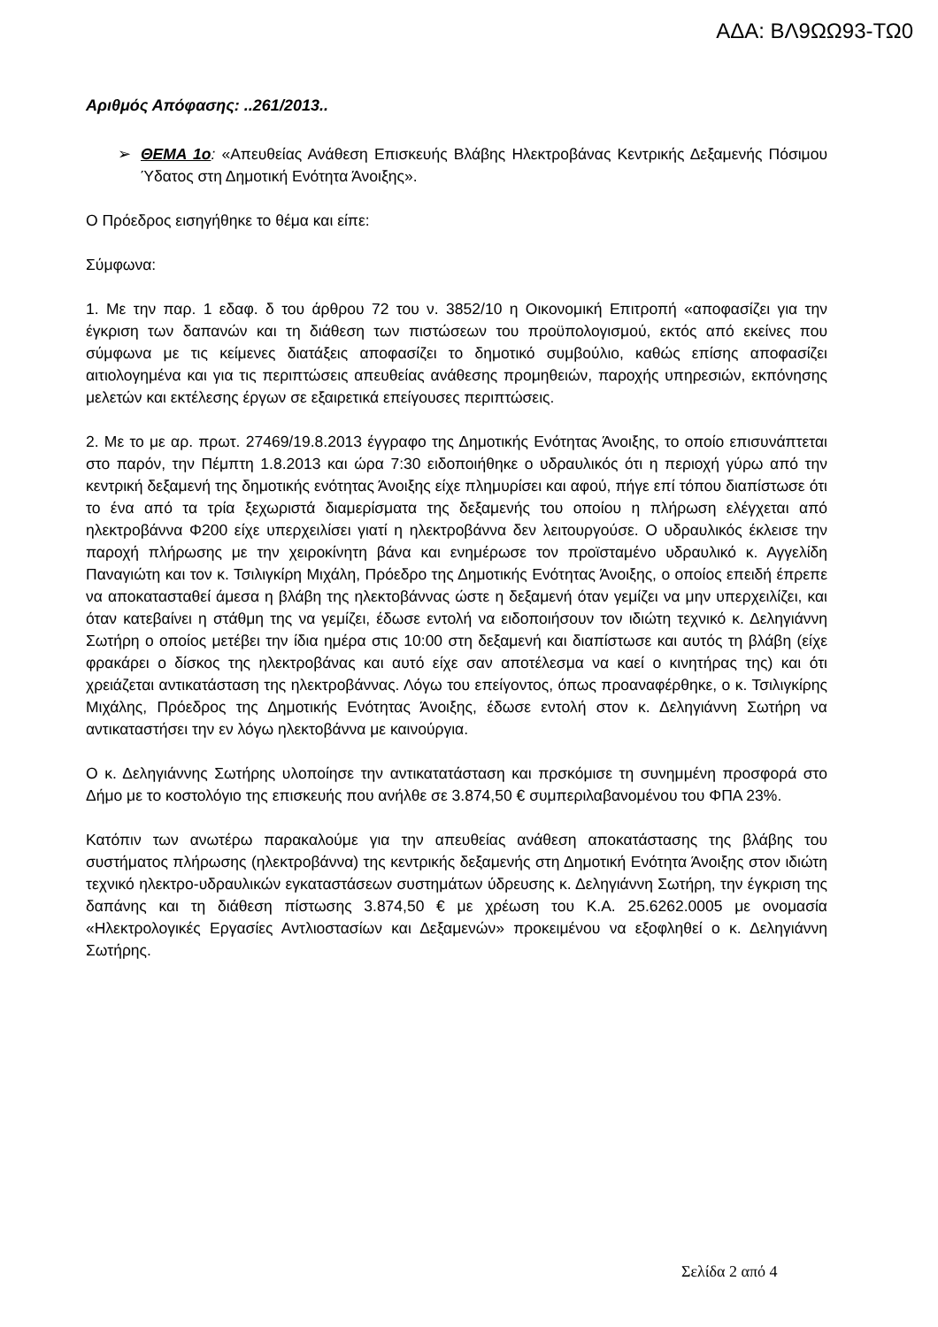ΑΔΑ: ΒΛ9ΩΩ93-ΤΩ0
Αριθμός Απόφασης: ..261/2013..
➢ ΘΕΜΑ 1ο: «Απευθείας Ανάθεση Επισκευής Βλάβης Ηλεκτροβάνας Κεντρικής Δεξαμενής Πόσιμου Ύδατος στη Δημοτική Ενότητα Άνοιξης».
Ο Πρόεδρος εισηγήθηκε το θέμα και είπε:
Σύμφωνα:
1. Με την παρ. 1 εδαφ. δ του άρθρου 72 του ν. 3852/10 η Οικονομική Επιτροπή «αποφασίζει για την έγκριση των δαπανών και τη διάθεση των πιστώσεων του προϋπολογισμού, εκτός από εκείνες που σύμφωνα με τις κείμενες διατάξεις αποφασίζει το δημοτικό συμβούλιο, καθώς επίσης αποφασίζει αιτιολογημένα και για τις περιπτώσεις απευθείας ανάθεσης προμηθειών, παροχής υπηρεσιών, εκπόνησης μελετών και εκτέλεσης έργων σε εξαιρετικά επείγουσες περιπτώσεις.
2. Με το με αρ. πρωτ. 27469/19.8.2013 έγγραφο της Δημοτικής Ενότητας Άνοιξης, το οποίο επισυνάπτεται στο παρόν, την Πέμπτη 1.8.2013 και ώρα 7:30 ειδοποιήθηκε ο υδραυλικός ότι η περιοχή γύρω από την κεντρική δεξαμενή της δημοτικής ενότητας Άνοιξης είχε πλημυρίσει και αφού, πήγε επί τόπου διαπίστωσε ότι το ένα από τα τρία ξεχωριστά διαμερίσματα της δεξαμενής του οποίου η πλήρωση ελέγχεται από ηλεκτροβάννα Φ200 είχε υπερχειλίσει γιατί η ηλεκτροβάννα δεν λειτουργούσε. Ο υδραυλικός έκλεισε την παροχή πλήρωσης με την χειροκίνητη βάνα και ενημέρωσε τον προϊσταμένο υδραυλικό κ. Αγγελίδη Παναγιώτη και τον κ. Τσιλιγκίρη Μιχάλη, Πρόεδρο της Δημοτικής Ενότητας Άνοιξης, ο οποίος επειδή έπρεπε να αποκατασταθεί άμεσα η βλάβη της ηλεκτοβάννας ώστε η δεξαμενή όταν γεμίζει να μην υπερχειλίζει, και όταν κατεβαίνει η στάθμη της να γεμίζει, έδωσε εντολή να ειδοποιήσουν τον ιδιώτη τεχνικό κ. Δεληγιάννη Σωτήρη ο οποίος μετέβει την ίδια ημέρα στις 10:00 στη δεξαμενή και διαπίστωσε και αυτός τη βλάβη (είχε φρακάρει ο δίσκος της ηλεκτροβάνας και αυτό είχε σαν αποτέλεσμα να καεί ο κινητήρας της) και ότι χρειάζεται αντικατάσταση της ηλεκτροβάννας. Λόγω του επείγοντος, όπως προαναφέρθηκε, ο κ. Τσιλιγκίρης Μιχάλης, Πρόεδρος της Δημοτικής Ενότητας Άνοιξης, έδωσε εντολή στον κ. Δεληγιάννη Σωτήρη να αντικαταστήσει την εν λόγω ηλεκτοβάννα με καινούργια.
Ο κ. Δεληγιάννης Σωτήρης υλοποίησε την αντικατατάσταση και πρσκόμισε τη συνημμένη προσφορά στο Δήμο με το κοστολόγιο της επισκευής που ανήλθε σε 3.874,50 € συμπεριλαβανομένου του ΦΠΑ 23%.
Κατόπιν των ανωτέρω παρακαλούμε για την απευθείας ανάθεση αποκατάστασης της βλάβης του συστήματος πλήρωσης (ηλεκτροβάννα) της κεντρικής δεξαμενής στη Δημοτική Ενότητα Άνοιξης στον ιδιώτη τεχνικό ηλεκτρο-υδραυλικών εγκαταστάσεων συστημάτων ύδρευσης κ. Δεληγιάννη Σωτήρη, την έγκριση της δαπάνης και τη διάθεση πίστωσης 3.874,50 € με χρέωση του Κ.Α. 25.6262.0005 με ονομασία «Ηλεκτρολογικές Εργασίες Αντλιοστασίων και Δεξαμενών» προκειμένου να εξοφληθεί ο κ. Δεληγιάννη Σωτήρης.
Σελίδα 2 από 4